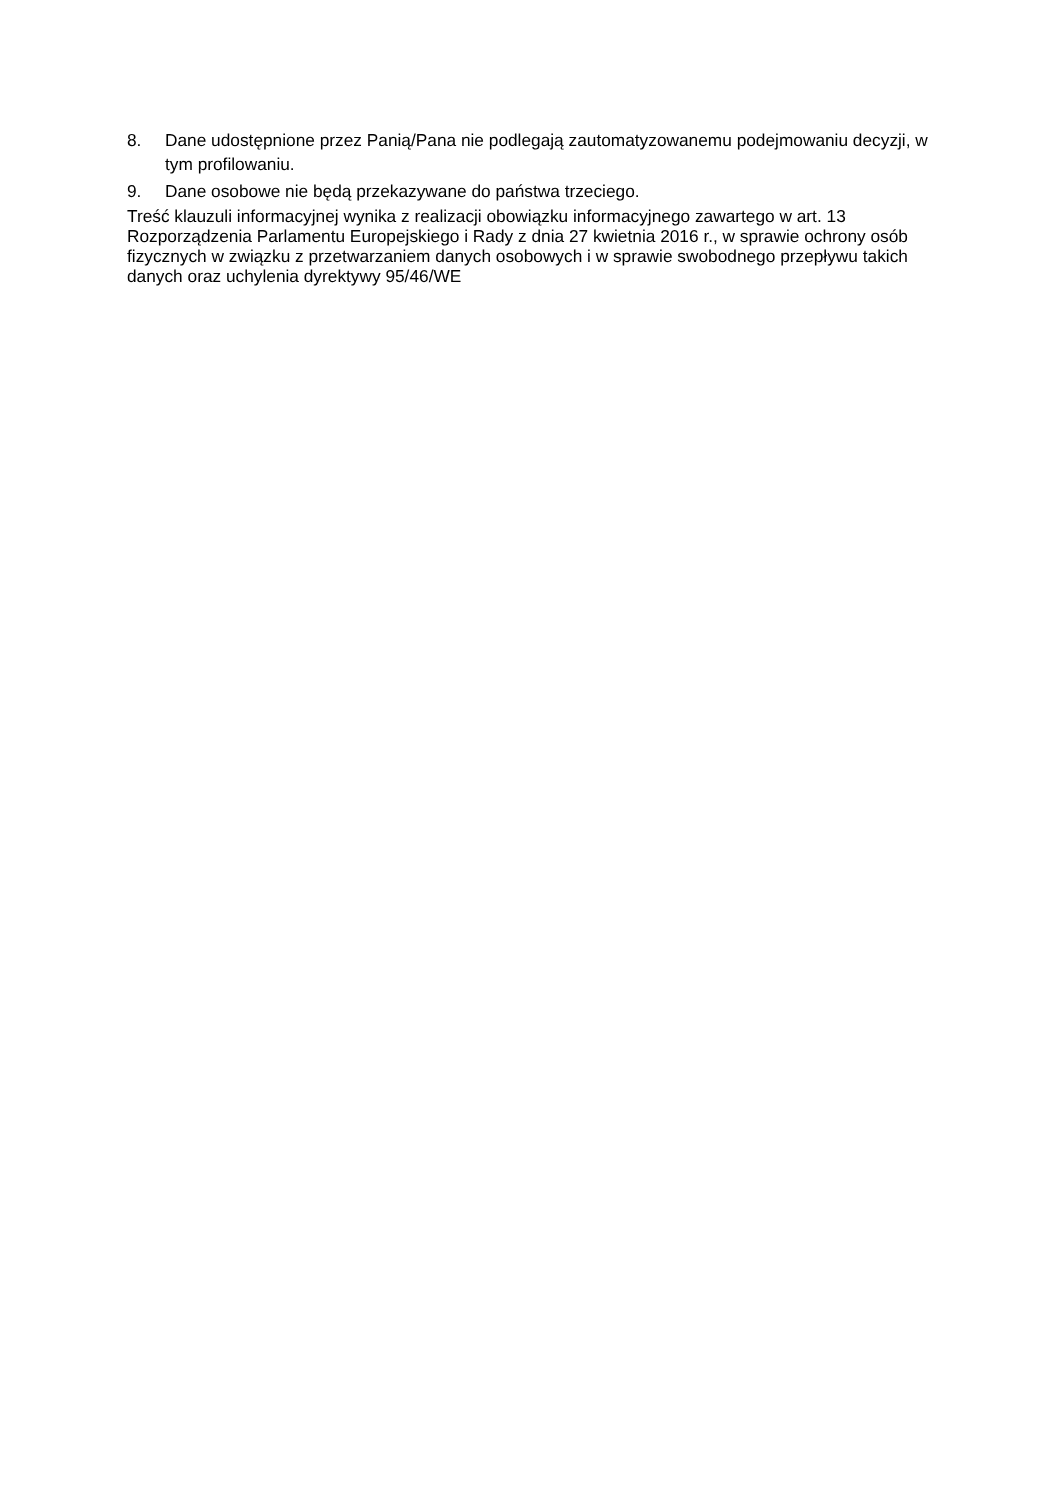8. Dane udostępnione przez Panią/Pana nie podlegają zautomatyzowanemu podejmowaniu decyzji, w tym profilowaniu.
9. Dane osobowe nie będą przekazywane do państwa trzeciego.
Treść klauzuli informacyjnej wynika z realizacji obowiązku informacyjnego zawartego w art. 13 Rozporządzenia Parlamentu Europejskiego i Rady z dnia 27 kwietnia 2016 r., w sprawie ochrony osób fizycznych w związku z przetwarzaniem danych osobowych i w sprawie swobodnego przepływu takich danych oraz uchylenia dyrektywy 95/46/WE